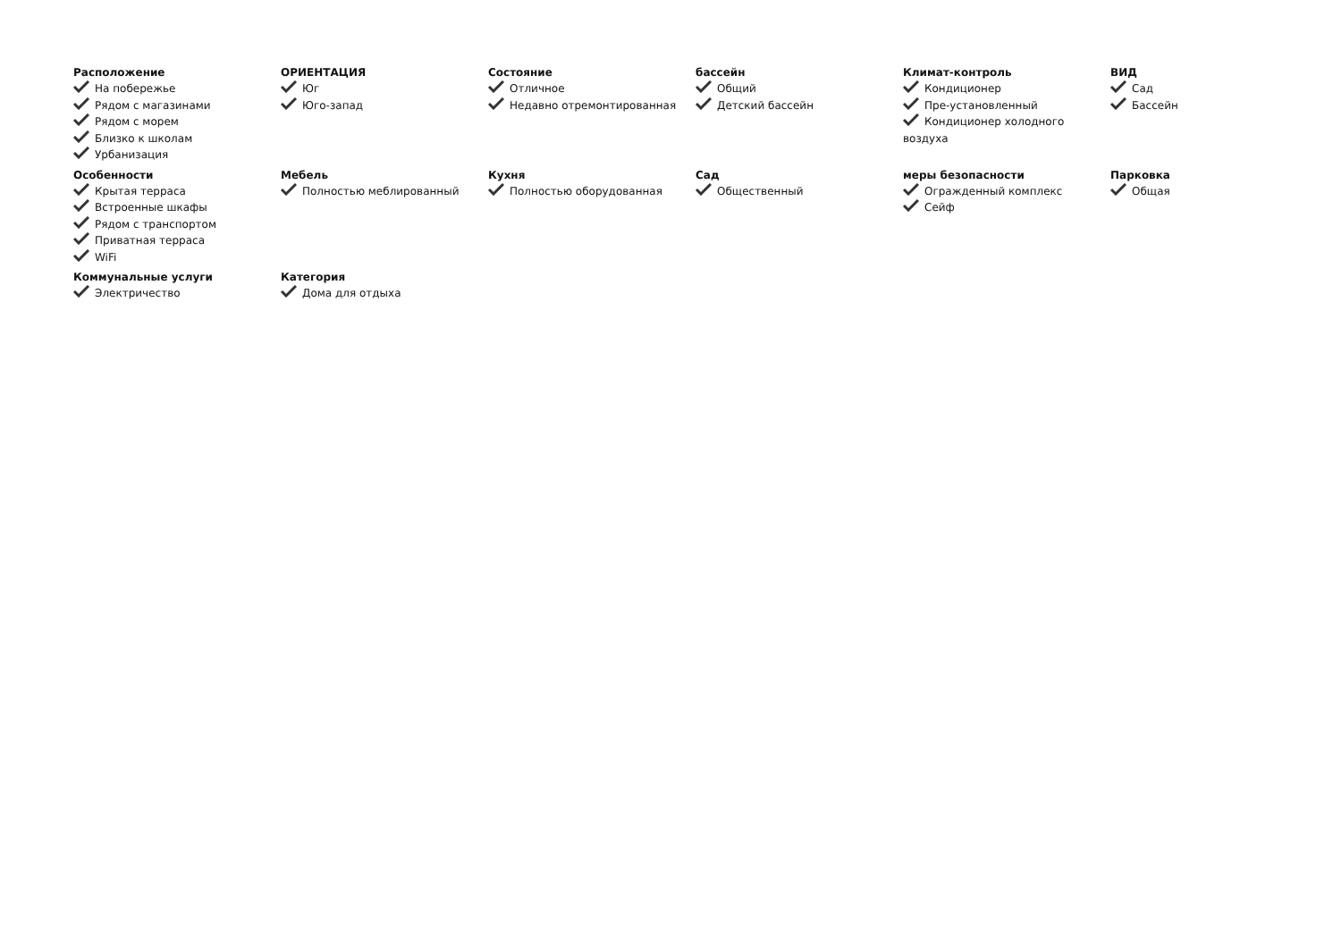Расположение
На побережье
Рядом с магазинами
Рядом с морем
Близко к школам
Урбанизация
ОРИЕНТАЦИЯ
Юг
Юго-запад
Состояние
Отличное
Недавно отремонтированная
бассейн
Общий
Детский бассейн
Климат-контроль
Кондиционер
Пре-установленный
Кондиционер холодного воздуха
ВИД
Сад
Бассейн
Особенности
Крытая терраса
Встроенные шкафы
Рядом с транспортом
Приватная терраса
WiFi
Мебель
Полностью меблированный
Кухня
Полностью оборудованная
Сад
Общественный
меры безопасности
Огражденный комплекс
Сейф
Парковка
Общая
Коммунальные услуги
Электричество
Категория
Дома для отдыха